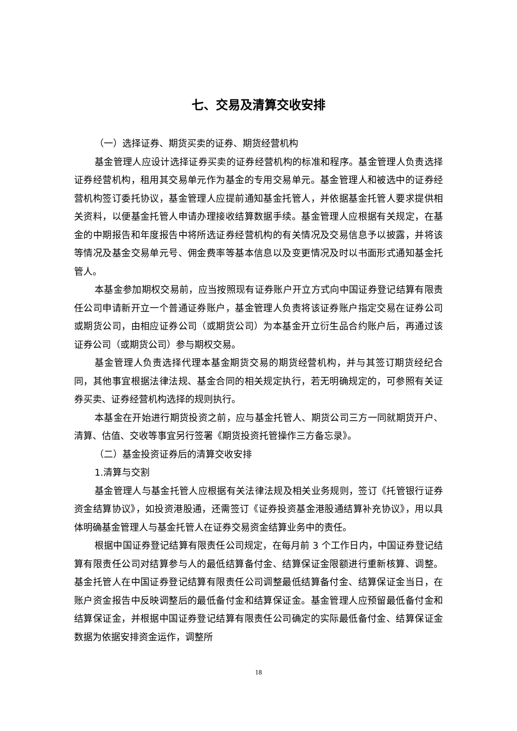七、交易及清算交收安排
（一）选择证券、期货买卖的证券、期货经营机构
基金管理人应设计选择证券买卖的证券经营机构的标准和程序。基金管理人负责选择证券经营机构，租用其交易单元作为基金的专用交易单元。基金管理人和被选中的证券经营机构签订委托协议，基金管理人应提前通知基金托管人，并依据基金托管人要求提供相关资料，以便基金托管人申请办理接收结算数据手续。基金管理人应根据有关规定，在基金的中期报告和年度报告中将所选证券经营机构的有关情况及交易信息予以披露，并将该等情况及基金交易单元号、佣金费率等基本信息以及变更情况及时以书面形式通知基金托管人。
本基金参加期权交易前，应当按照现有证券账户开立方式向中国证券登记结算有限责任公司申请新开立一个普通证券账户，基金管理人负责将该证券账户指定交易在证券公司或期货公司，由相应证券公司（或期货公司）为本基金开立衍生品合约账户后，再通过该证券公司（或期货公司）参与期权交易。
基金管理人负责选择代理本基金期货交易的期货经营机构，并与其签订期货经纪合同，其他事宜根据法律法规、基金合同的相关规定执行，若无明确规定的，可参照有关证券买卖、证券经营机构选择的规则执行。
本基金在开始进行期货投资之前，应与基金托管人、期货公司三方一同就期货开户、清算、估值、交收等事宜另行签署《期货投资托管操作三方备忘录》。
（二）基金投资证券后的清算交收安排
1.清算与交割
基金管理人与基金托管人应根据有关法律法规及相关业务规则，签订《托管银行证券资金结算协议》，如投资港股通，还需签订《证券投资基金港股通结算补充协议》，用以具体明确基金管理人与基金托管人在证券交易资金结算业务中的责任。
根据中国证券登记结算有限责任公司规定，在每月前 3 个工作日内，中国证券登记结算有限责任公司对结算参与人的最低结算备付金、结算保证金限额进行重新核算、调整。基金托管人在中国证券登记结算有限责任公司调整最低结算备付金、结算保证金当日，在账户资金报告中反映调整后的最低备付金和结算保证金。基金管理人应预留最低备付金和结算保证金，并根据中国证券登记结算有限责任公司确定的实际最低备付金、结算保证金数据为依据安排资金运作，调整所
18